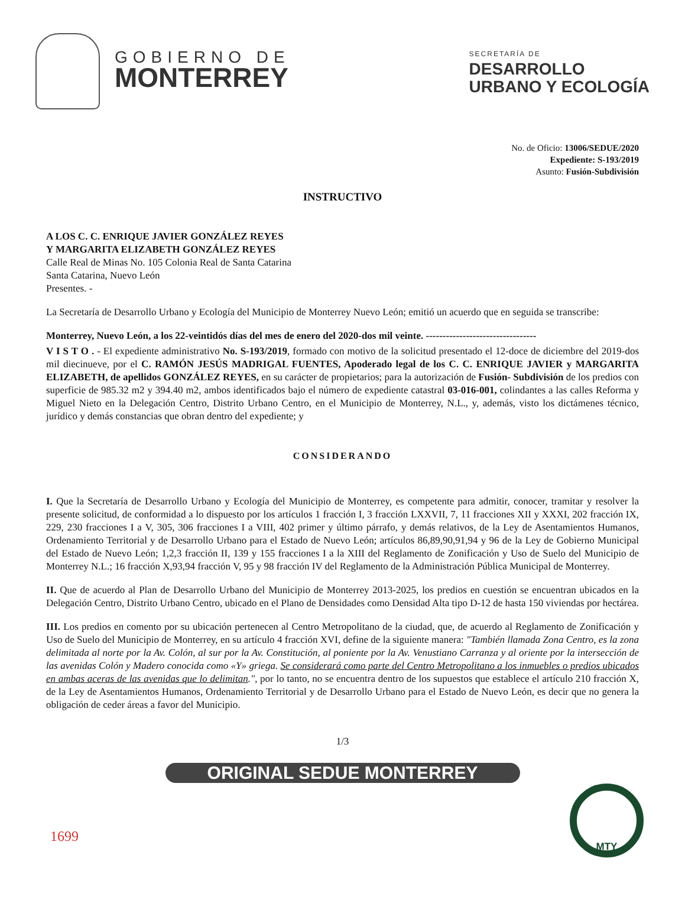GOBIERNO DE
MONTERREY
SECRETARÍA DE
DESARROLLO
URBANO Y ECOLOGÍA
No. de Oficio: 13006/SEDUE/2020
Expediente: S-193/2019
Asunto: Fusión-Subdivisión
INSTRUCTIVO
A LOS C. C. ENRIQUE JAVIER GONZÁLEZ REYES
Y MARGARITA ELIZABETH GONZÁLEZ REYES
Calle Real de Minas No. 105 Colonia Real de Santa Catarina
Santa Catarina, Nuevo León
Presentes. -
La Secretaría de Desarrollo Urbano y Ecología del Municipio de Monterrey Nuevo León; emitió un acuerdo que en seguida se transcribe:
Monterrey, Nuevo León, a los 22-veintidós días del mes de enero del 2020-dos mil veinte. ---------------------------------
V I S T O . - El expediente administrativo No. S-193/2019, formado con motivo de la solicitud presentado el 12-doce de diciembre del 2019-dos mil diecinueve, por el C. RAMÓN JESÚS MADRIGAL FUENTES, Apoderado legal de los C. C. ENRIQUE JAVIER y MARGARITA ELIZABETH, de apellidos GONZÁLEZ REYES, en su carácter de propietarios; para la autorización de Fusión- Subdivisión de los predios con superficie de 985.32 m2 y 394.40 m2, ambos identificados bajo el número de expediente catastral 03-016-001, colindantes a las calles Reforma y Miguel Nieto en la Delegación Centro, Distrito Urbano Centro, en el Municipio de Monterrey, N.L., y, además, visto los dictámenes técnico, jurídico y demás constancias que obran dentro del expediente; y
CONSIDERANDO
I. Que la Secretaría de Desarrollo Urbano y Ecología del Municipio de Monterrey, es competente para admitir, conocer, tramitar y resolver la presente solicitud, de conformidad a lo dispuesto por los artículos 1 fracción I, 3 fracción LXXVII, 7, 11 fracciones XII y XXXI, 202 fracción IX, 229, 230 fracciones I a V, 305, 306 fracciones I a VIII, 402 primer y último párrafo, y demás relativos, de la Ley de Asentamientos Humanos, Ordenamiento Territorial y de Desarrollo Urbano para el Estado de Nuevo León; artículos 86,89,90,91,94 y 96 de la Ley de Gobierno Municipal del Estado de Nuevo León; 1,2,3 fracción II, 139 y 155 fracciones I a la XIII del Reglamento de Zonificación y Uso de Suelo del Municipio de Monterrey N.L.; 16 fracción X,93,94 fracción V, 95 y 98 fracción IV del Reglamento de la Administración Pública Municipal de Monterrey.
II. Que de acuerdo al Plan de Desarrollo Urbano del Municipio de Monterrey 2013-2025, los predios en cuestión se encuentran ubicados en la Delegación Centro, Distrito Urbano Centro, ubicado en el Plano de Densidades como Densidad Alta tipo D-12 de hasta 150 viviendas por hectárea.
III. Los predios en comento por su ubicación pertenecen al Centro Metropolitano de la ciudad, que, de acuerdo al Reglamento de Zonificación y Uso de Suelo del Municipio de Monterrey, en su artículo 4 fracción XVI, define de la siguiente manera: "También llamada Zona Centro, es la zona delimitada al norte por la Av. Colón, al sur por la Av. Constitución, al poniente por la Av. Venustiano Carranza y al oriente por la intersección de las avenidas Colón y Madero conocida como «Y» griega. Se considerará como parte del Centro Metropolitano a los inmuebles o predios ubicados en ambas aceras de las avenidas que lo delimitan.", por lo tanto, no se encuentra dentro de los supuestos que establece el artículo 210 fracción X, de la Ley de Asentamientos Humanos, Ordenamiento Territorial y de Desarrollo Urbano para el Estado de Nuevo León, es decir que no genera la obligación de ceder áreas a favor del Municipio.
1/3
ORIGINAL SEDUE MONTERREY
1699
MTY